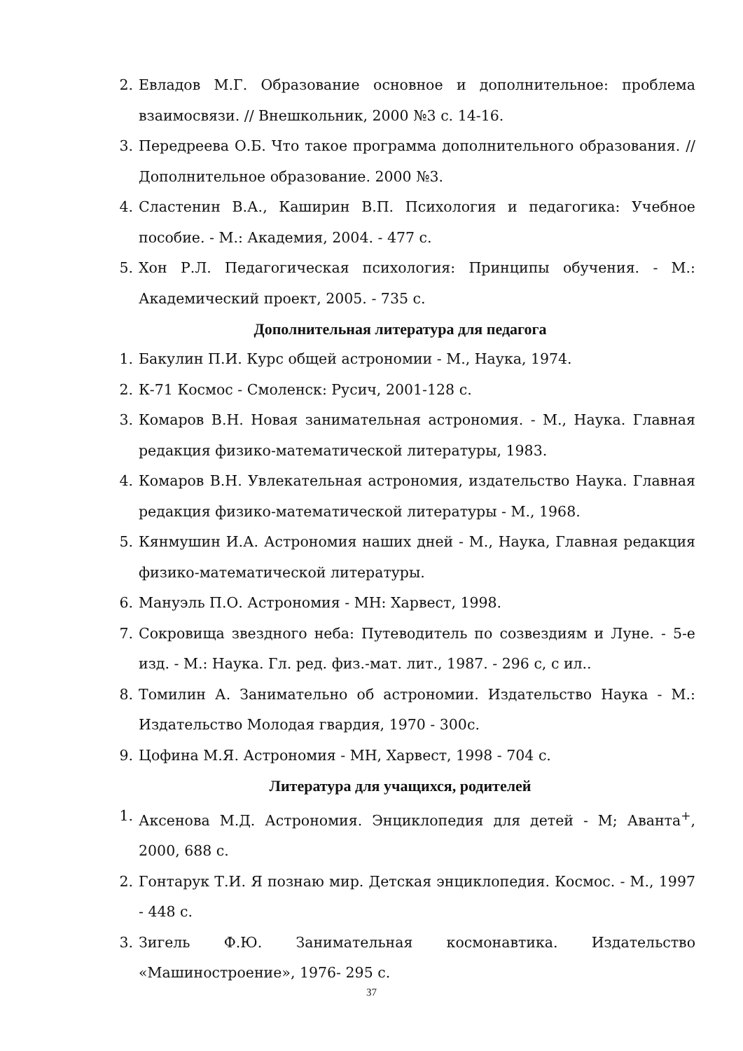2. Евладов М.Г. Образование основное и дополнительное: проблема взаимосвязи. // Внешкольник, 2000 №3 с. 14-16.
3. Передреева О.Б. Что такое программа дополнительного образования. // Дополнительное образование. 2000 №3.
4. Сластенин В.А., Каширин В.П. Психология и педагогика: Учебное пособие. - М.: Академия, 2004. - 477 с.
5. Хон Р.Л. Педагогическая психология: Принципы обучения. - М.: Академический проект, 2005. - 735 с.
Дополнительная литература для педагога
1. Бакулин П.И. Курс общей астрономии - М., Наука, 1974.
2. К-71 Космос - Смоленск: Русич, 2001-128 с.
3. Комаров В.Н. Новая занимательная астрономия. - М., Наука. Главная редакция физико-математической литературы, 1983.
4. Комаров В.Н. Увлекательная астрономия, издательство Наука. Главная редакция физико-математической литературы - М., 1968.
5. Кянмушин И.А. Астрономия наших дней - М., Наука, Главная редакция физико-математической литературы.
6. Мануэль П.О. Астрономия - МН: Харвест, 1998.
7. Сокровища звездного неба: Путеводитель по созвездиям и Луне. - 5-е изд. - М.: Наука. Гл. ред. физ.-мат. лит., 1987. - 296 с, с ил..
8. Томилин А. Занимательно об астрономии. Издательство Наука - М.: Издательство Молодая гвардия, 1970 - 300с.
9. Цофина М.Я. Астрономия - МН, Харвест, 1998 - 704 с.
Литература для учащихся, родителей
1. Аксенова М.Д. Астрономия. Энциклопедия для детей - М; Аванта<sup>+</sup>, 2000, 688 с.
2. Гонтарук Т.И. Я познаю мир. Детская энциклопедия. Космос. - М., 1997 - 448 с.
3. Зигель Ф.Ю. Занимательная космонавтика. Издательство «Машиностроение», 1976- 295 с.
37